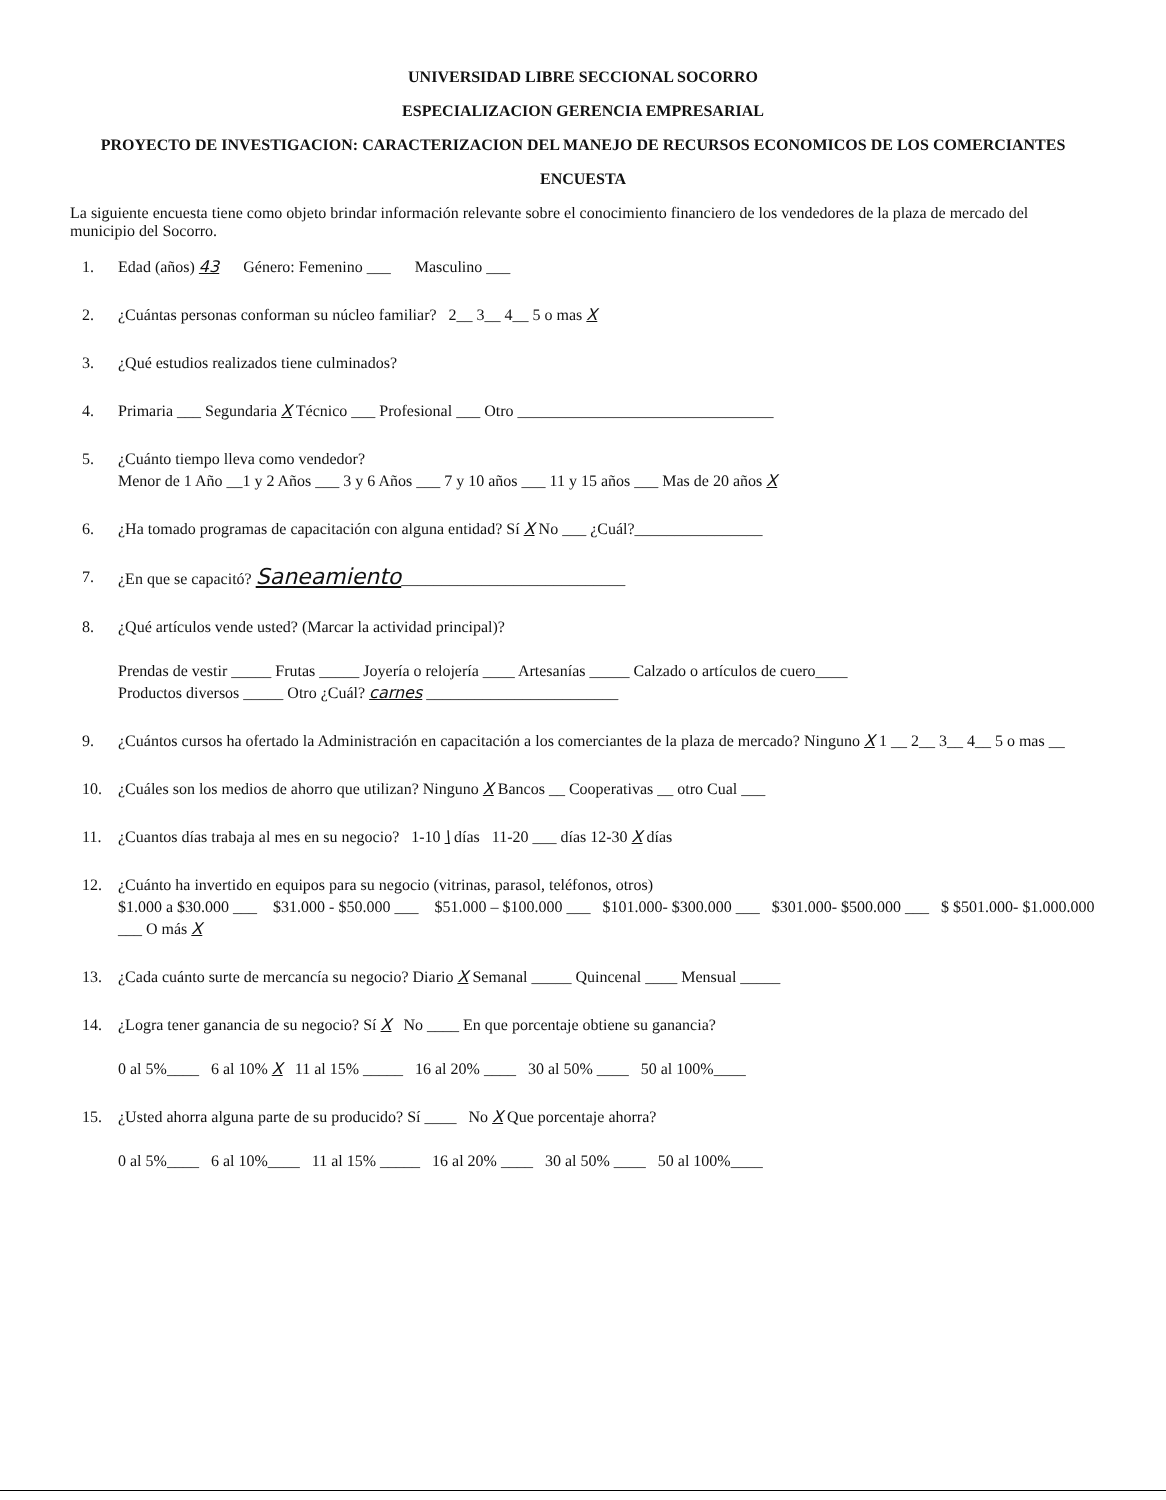UNIVERSIDAD LIBRE SECCIONAL SOCORRO
ESPECIALIZACION GERENCIA EMPRESARIAL
PROYECTO DE INVESTIGACION: CARACTERIZACION DEL MANEJO DE RECURSOS ECONOMICOS DE LOS COMERCIANTES
ENCUESTA
La siguiente encuesta tiene como objeto brindar información relevante sobre el conocimiento financiero de los vendedores de la plaza de mercado del municipio del Socorro.
1. Edad (años) 43 Género: Femenino ___ Masculino ___
2. ¿Cuántas personas conforman su núcleo familiar? 2__ 3__ 4__ 5 o mas X
3. ¿Qué estudios realizados tiene culminados?
4. Primaria ___ Segundaria X Técnico ___ Profesional ___ Otro ________________________________
5. ¿Cuánto tiempo lleva como vendedor?
Menor de 1 Año __1 y 2 Años ___ 3 y 6 Años ___ 7 y 10 años ___ 11 y 15 años ___ Mas de 20 años X
6. ¿Ha tomado programas de capacitación con alguna entidad? Sí X No ___ ¿Cuál?________________
7. ¿En que se capacitó? Saneamiento____________________________
8. ¿Qué artículos vende usted? (Marcar la actividad principal)?
Prendas de vestir _____ Frutas _____ Joyería o relojería ____ Artesanías _____ Calzado o artículos de cuero____
Productos diversos _____ Otro ¿Cuál? carnes ________________________
9. ¿Cuántos cursos ha ofertado la Administración en capacitación a los comerciantes de la plaza de mercado? Ninguno X 1 __ 2__ 3__ 4__ 5 o mas __
10. ¿Cuáles son los medios de ahorro que utilizan? Ninguno X Bancos __ Cooperativas __ otro Cual ___
11. ¿Cuantos días trabaja al mes en su negocio? 1-10 \ días 11-20 ___ días 12-30 X días
12. ¿Cuánto ha invertido en equipos para su negocio (vitrinas, parasol, teléfonos, otros)
$1.000 a $30.000 ___ $31.000 - $50.000 ___ $51.000 – $100.000 ___ $101.000- $300.000 ___ $301.000- $500.000 ___ $ $501.000- $1.000.000 ___ O más X
13. ¿Cada cuánto surte de mercancía su negocio? Diario X Semanal _____ Quincenal ____ Mensual _____
14. ¿Logra tener ganancia de su negocio? Sí X No ____ En que porcentaje obtiene su ganancia?
0 al 5%____ 6 al 10% X 11 al 15% _____ 16 al 20% ____ 30 al 50% ____ 50 al 100%____
15. ¿Usted ahorra alguna parte de su producido? Sí ____ No X Que porcentaje ahorra?
0 al 5%____ 6 al 10%____ 11 al 15% _____ 16 al 20% ____ 30 al 50% ____ 50 al 100%____